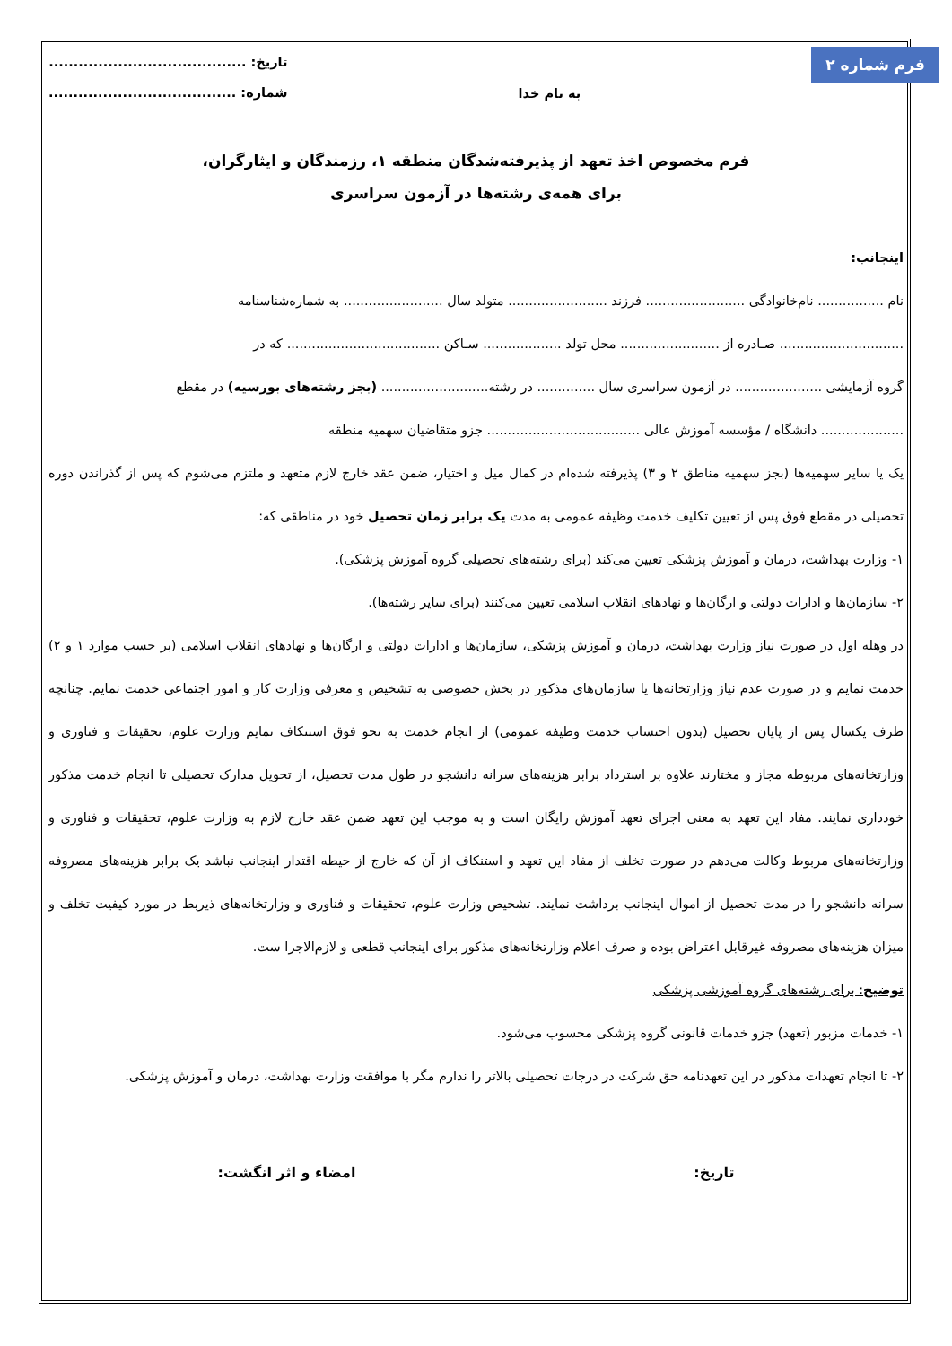فرم شماره ۲
به نام خدا
تاریخ: ........................................
شماره: ......................................
فرم مخصوص اخذ تعهد از پذیرفته‌شدگان منطقه ۱، رزمندگان و ایثارگران،
برای همه‌ی رشته‌ها در آزمون سراسری
اینجانب:
نام ................ نام‌خانوادگی ........................ فرزند ........................ متولد سال ........................ به شماره‌شناسنامه
.............................. صـادره از ........................ محل تولد ................... سـاکن ..................................... که در
گروه آزمایشی ..................... در آزمون سراسری سال .............. در رشته.......................... (بجز رشته‌های بورسیه) در مقطع
.................... دانشگاه / مؤسسه آموزش عالی ..................................... جزو متقاضیان سهمیه منطقه
یک یا سایر سهمیه‌ها (بجز سهمیه مناطق ۲ و ۳) پذیرفته شده‌ام در کمال میل و اختیار، ضمن عقد خارج لازم متعهد و ملتزم می‌شوم که پس از گذراندن دوره تحصیلی در مقطع فوق پس از تعیین تکلیف خدمت وظیفه عمومی به مدت یک برابر زمان تحصیل خود در مناطقی که:
۱- وزارت بهداشت، درمان و آموزش پزشکی تعیین می‌کند (برای رشته‌های تحصیلی گروه آموزش پزشکی).
۲- سازمان‌ها و ادارات دولتی و ارگان‌ها و نهادهای انقلاب اسلامی تعیین می‌کنند (برای سایر رشته‌ها).
در وهله اول در صورت نیاز وزارت بهداشت، درمان و آموزش پزشکی، سازمان‌ها و ادارات دولتی و ارگان‌ها و نهادهای انقلاب اسلامی (بر حسب موارد ۱ و ۲) خدمت نمایم و در صورت عدم نیاز وزارتخانه‌ها یا سازمان‌های مذکور در بخش خصوصی به تشخیص و معرفی وزارت کار و امور اجتماعی خدمت نمایم. چنانچه ظرف یکسال پس از پایان تحصیل (بدون احتساب خدمت وظیفه عمومی) از انجام خدمت به نحو فوق استنکاف نمایم وزارت علوم، تحقیقات و فناوری و وزارتخانه‌های مربوطه مجاز و مختارند علاوه بر استرداد برابر هزینه‌های سرانه دانشجو در طول مدت تحصیل، از تحویل مدارک تحصیلی تا انجام خدمت مذکور خودداری نمایند. مفاد این تعهد به معنی اجرای تعهد آموزش رایگان است و به موجب این تعهد ضمن عقد خارج لازم به وزارت علوم، تحقیقات و فناوری و وزارتخانه‌های مربوط وکالت می‌دهم در صورت تخلف از مفاد این تعهد و استنکاف از آن که خارج از حیطه اقتدار اینجانب نباشد یک برابر هزینه‌های مصروفه سرانه دانشجو را در مدت تحصیل از اموال اینجانب برداشت نمایند. تشخیص وزارت علوم، تحقیقات و فناوری و وزارتخانه‌های ذیربط در مورد کیفیت تخلف و میزان هزینه‌های مصروفه غیرقابل اعتراض بوده و صرف اعلام وزارتخانه‌های مذکور برای اینجانب قطعی و لازم‌الاجرا ست.
توضیح: برای رشته‌های گروه آموزشی پزشکی
۱- خدمات مزبور (تعهد) جزو خدمات قانونی گروه پزشکی محسوب می‌شود.
۲- تا انجام تعهدات مذکور در این تعهدنامه حق شرکت در درجات تحصیلی بالاتر را ندارم مگر با موافقت وزارت بهداشت، درمان و آموزش پزشکی.
تاریخ: امضاء و اثر انگشت: